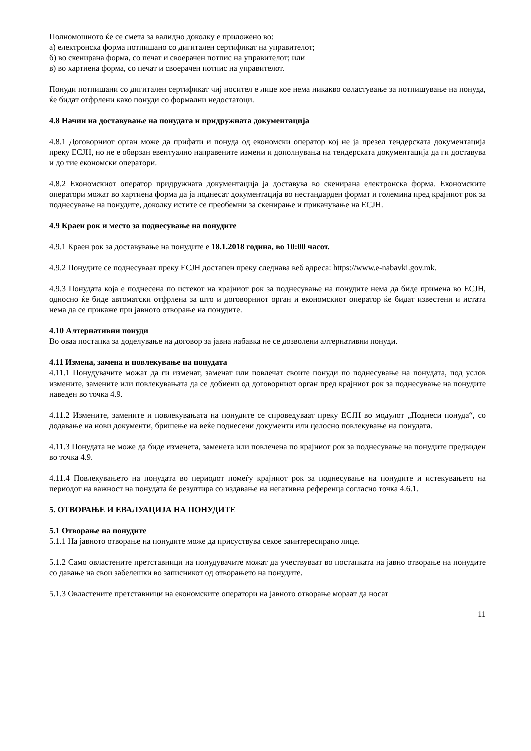Полномошното ќе се смета за валидно доколку е приложено во:
а) електронска форма потпишано со дигитален сертификат на управителот;
б) во скенирана форма, со печат и своерачен потпис на управителот; или
в) во хартиена форма, со печат и своерачен потпис на управителот.
Понуди потпишани со дигитален сертификат чиј носител е лице кое нема никакво овластување за потпишување на понуда, ќе бидат отфрлени како понуди со формални недостатоци.
4.8 Начин на доставување на понудата и придружната документација
4.8.1 Договорниот орган може да прифати и понуда од економски оператор кој не ја презел тендерската документација преку ЕСЈН, но не е обврзан евентуално направените измени и дополнувања на тендерската документација да ги доставува и до тие економски оператори.
4.8.2 Економскиот оператор придружната документација ја доставува во скенирана електронска форма. Економските оператори можат во хартиена форма да ја поднесат документација во нестандарден формат и големина пред крајниот рок за поднесување на понудите, доколку истите се преобемни за скенирање и прикачување на ЕСЈН.
4.9 Краен рок и место за поднесување на понудите
4.9.1 Краен рок за доставување на понудите е 18.1.2018 година, во 10:00 часот.
4.9.2 Понудите се поднесуваат преку ЕСЈН достапен преку следнава веб адреса: https://www.e-nabavki.gov.mk.
4.9.3 Понудата која е поднесена по истекот на крајниот рок за поднесување на понудите нема да биде примена во ЕСЈН, односно ќе биде автоматски отфрлена за што и договорниот орган и економскиот оператор ќе бидат известени и истата нема да се прикаже при јавното отворање на понудите.
4.10 Алтернативни понуди
Во оваа постапка за доделување на договор за јавна набавка не се дозволени алтернативни понуди.
4.11 Измена, замена и повлекување на понудата
4.11.1 Понудувачите можат да ги изменат, заменат или повлечат своите понуди по поднесување на понудата, под услов измените, замените или повлекувањата да се добиени од договорниот орган пред крајниот рок за поднесување на понудите наведен во точка 4.9.
4.11.2 Измените, замените и повлекувањата на понудите се спроведуваат преку ЕСЈН во модулот „Поднеси понуда“, со додавање на нови документи, бришење на веќе поднесени документи или целосно повлекување на понудата.
4.11.3 Понудата не може да биде изменета, заменета или повлечена по крајниот рок за поднесување на понудите предвиден во точка 4.9.
4.11.4 Повлекувањето на понудата во периодот помеѓу крајниот рок за поднесување на понудите и истекувањето на периодот на важност на понудата ќе резултира со издавање на негативна референца согласно точка 4.6.1.
5. ОТВОРАЊЕ И ЕВАЛУАЦИЈА НА ПОНУДИТЕ
5.1 Отворање на понудите
5.1.1 На јавното отворање на понудите може да присуствува секое заинтересирано лице.
5.1.2 Само овластените претставници на понудувачите можат да учествуваат во постапката на јавно отворање на понудите со давање на свои забелешки во записникот од отворањето на понудите.
5.1.3 Овластените претставници на економските оператори на јавното отворање мораат да носат
11